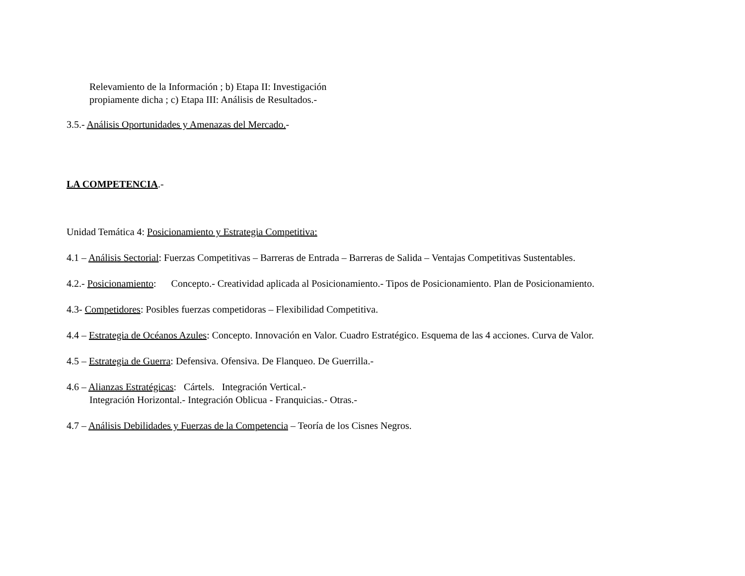Relevamiento de la Información ; b) Etapa II: Investigación
propiamente dicha ; c) Etapa III: Análisis de Resultados.-
3.5.- Análisis Oportunidades y Amenazas del Mercado.-
LA COMPETENCIA.-
Unidad Temática 4: Posicionamiento y Estrategia Competitiva:
4.1 – Análisis Sectorial: Fuerzas Competitivas – Barreras de Entrada – Barreras de Salida – Ventajas Competitivas Sustentables.
4.2.- Posicionamiento: Concepto.- Creatividad aplicada al Posicionamiento.- Tipos de Posicionamiento. Plan de Posicionamiento.
4.3- Competidores: Posibles fuerzas competidoras – Flexibilidad Competitiva.
4.4 – Estrategia de Océanos Azules: Concepto. Innovación en Valor. Cuadro Estratégico. Esquema de las 4 acciones. Curva de Valor.
4.5 – Estrategia de Guerra: Defensiva. Ofensiva. De Flanqueo. De Guerrilla.-
4.6 – Alianzas Estratégicas: Cártels. Integración Vertical.-
Integración Horizontal.- Integración Oblicua - Franquicias.- Otras.-
4.7 – Análisis Debilidades y Fuerzas de la Competencia – Teoría de los Cisnes Negros.